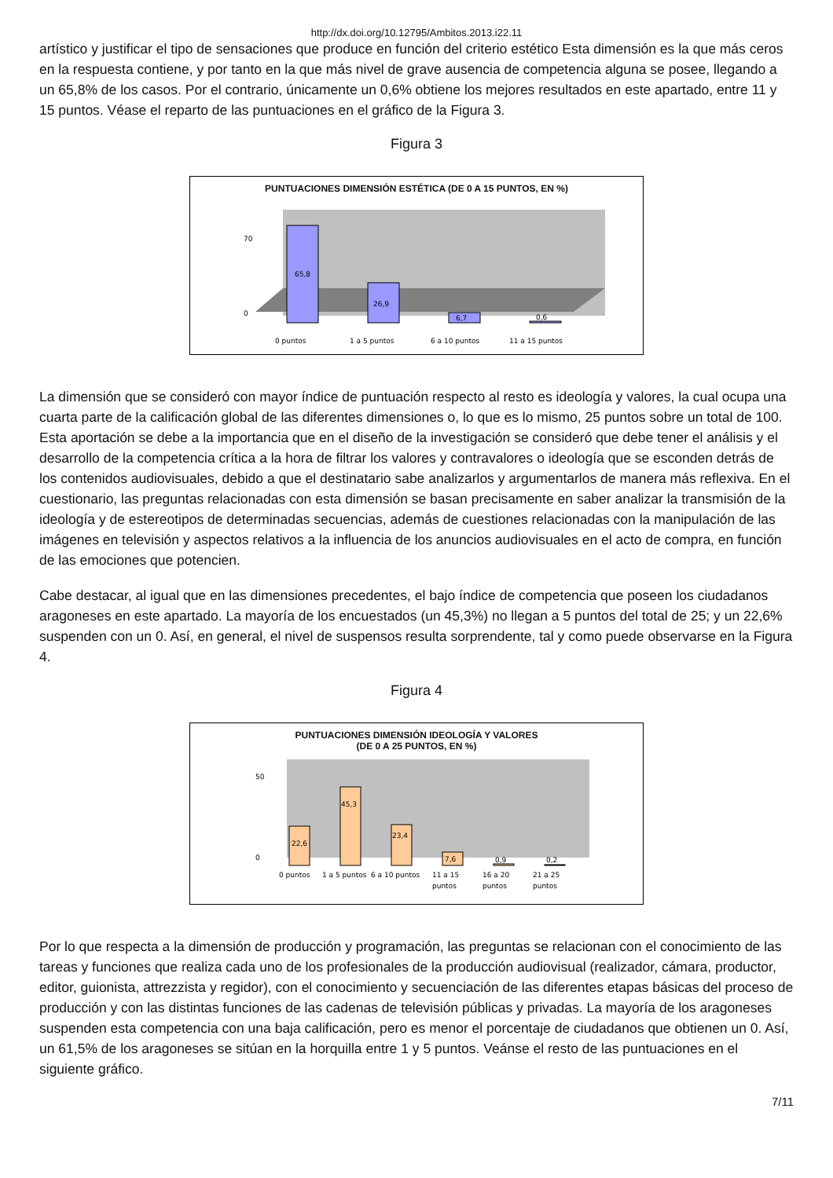http://dx.doi.org/10.12795/Ambitos.2013.i22.11
artístico y justificar el tipo de sensaciones que produce en función del criterio estético Esta dimensión es la que más ceros en la respuesta contiene, y por tanto en la que más nivel de grave ausencia de competencia alguna se posee, llegando a un 65,8% de los casos. Por el contrario, únicamente un 0,6% obtiene los mejores resultados en este apartado, entre 11 y 15 puntos. Véase el reparto de las puntuaciones en el gráfico de la Figura 3.
Figura 3
PUNTUACIONES DIMENSIÓN ESTÉTICA (DE 0 A 15 PUNTOS, EN %)
70
0
65,8
26,9
6,7
0,6
0 puntos
1 a 5 puntos
6 a 10 puntos
11 a 15 puntos
La dimensión que se consideró con mayor índice de puntuación respecto al resto es ideología y valores, la cual ocupa una cuarta parte de la calificación global de las diferentes dimensiones o, lo que es lo mismo, 25 puntos sobre un total de 100. Esta aportación se debe a la importancia que en el diseño de la investigación se consideró que debe tener el análisis y el desarrollo de la competencia crítica a la hora de filtrar los valores y contravalores o ideología que se esconden detrás de los contenidos audiovisuales, debido a que el destinatario sabe analizarlos y argumentarlos de manera más reflexiva. En el cuestionario, las preguntas relacionadas con esta dimensión se basan precisamente en saber analizar la transmisión de la ideología y de estereotipos de determinadas secuencias, además de cuestiones relacionadas con la manipulación de las imágenes en televisión y aspectos relativos a la influencia de los anuncios audiovisuales en el acto de compra, en función de las emociones que potencien.
Cabe destacar, al igual que en las dimensiones precedentes, el bajo índice de competencia que poseen los ciudadanos aragoneses en este apartado. La mayoría de los encuestados (un 45,3%) no llegan a 5 puntos del total de 25; y un 22,6% suspenden con un 0. Así, en general, el nivel de suspensos resulta sorprendente, tal y como puede observarse en la Figura 4.
Figura 4
PUNTUACIONES DIMENSIÓN IDEOLOGÍA Y VALORES
(DE 0 A 25 PUNTOS, EN %)
50
0
22,6
45,3
23,4
7,6
0,9
0,2
0 puntos
1 a 5 puntos
6 a 10 puntos
11 a 15
puntos
16 a 20
puntos
21 a 25
puntos
Por lo que respecta a la dimensión de producción y programación, las preguntas se relacionan con el conocimiento de las tareas y funciones que realiza cada uno de los profesionales de la producción audiovisual (realizador, cámara, productor, editor, guionista, attrezzista y regidor), con el conocimiento y secuenciación de las diferentes etapas básicas del proceso de producción y con las distintas funciones de las cadenas de televisión públicas y privadas. La mayoría de los aragoneses suspenden esta competencia con una baja calificación, pero es menor el porcentaje de ciudadanos que obtienen un 0. Así, un 61,5% de los aragoneses se sitúan en la horquilla entre 1 y 5 puntos. Veánse el resto de las puntuaciones en el siguiente gráfico.
7/11